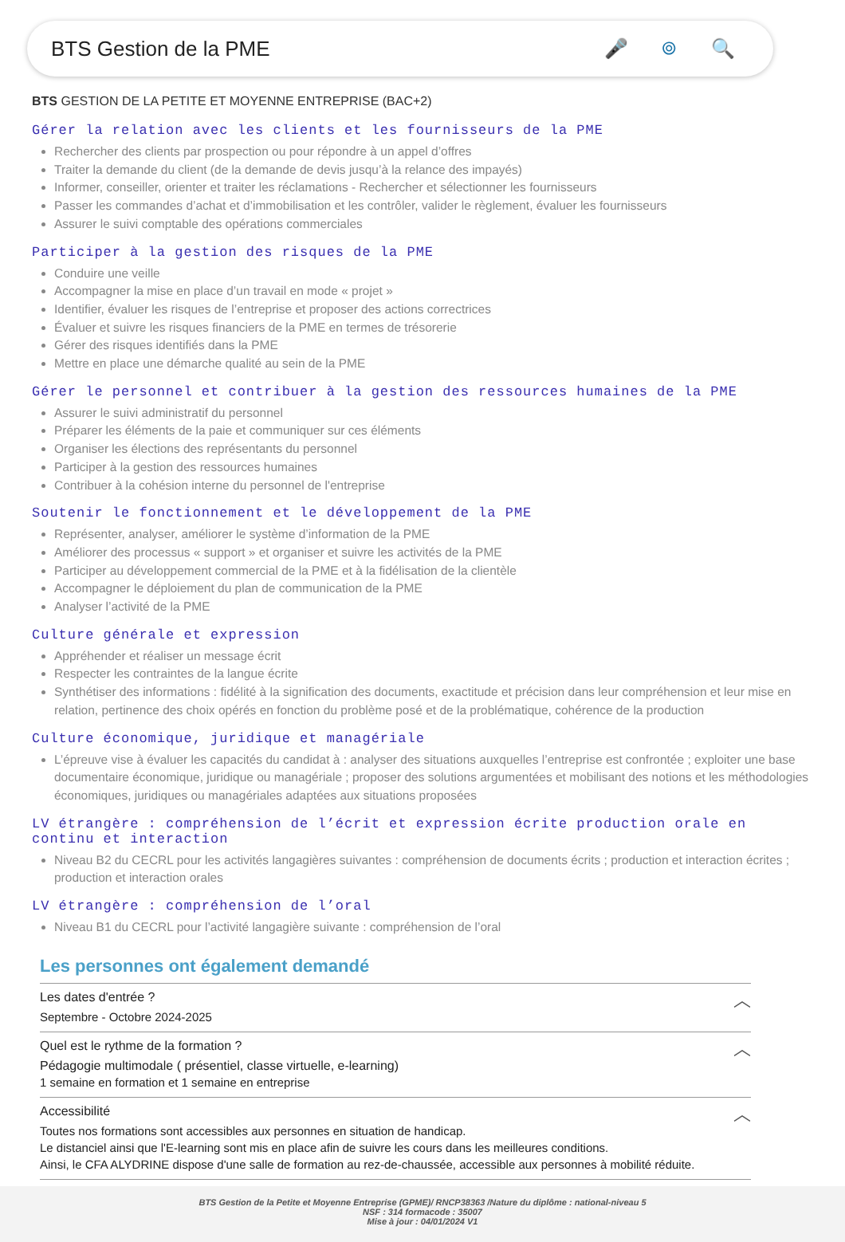BTS Gestion de la PME 🎤 ⌾ 🔍
BTS GESTION DE LA PETITE ET MOYENNE ENTREPRISE (BAC+2)
Gérer la relation avec les clients et les fournisseurs de la PME
Rechercher des clients par prospection ou pour répondre à un appel d’offres
Traiter la demande du client (de la demande de devis jusqu’à la relance des impayés)
Informer, conseiller, orienter et traiter les réclamations - Rechercher et sélectionner les fournisseurs
Passer les commandes d’achat et d’immobilisation et les contrôler, valider le règlement, évaluer les fournisseurs
Assurer le suivi comptable des opérations commerciales
Participer à la gestion des risques de la PME
Conduire une veille
Accompagner la mise en place d’un travail en mode « projet »
Identifier, évaluer les risques de l’entreprise et proposer des actions correctrices
Évaluer et suivre les risques financiers de la PME en termes de trésorerie
Gérer des risques identifiés dans la PME
Mettre en place une démarche qualité au sein de la PME
Gérer le personnel et contribuer à la gestion des ressources humaines de la PME
Assurer le suivi administratif du personnel
Préparer les éléments de la paie et communiquer sur ces éléments
Organiser les élections des représentants du personnel
Participer à la gestion des ressources humaines
Contribuer à la cohésion interne du personnel de l'entreprise
Soutenir le fonctionnement et le développement de la PME
Représenter, analyser, améliorer le système d’information de la PME
Améliorer des processus « support » et organiser et suivre les activités de la PME
Participer au développement commercial de la PME et à la fidélisation de la clientèle
Accompagner le déploiement du plan de communication de la PME
Analyser l’activité de la PME
Culture générale et expression
Appréhender et réaliser un message écrit
Respecter les contraintes de la langue écrite
Synthétiser des informations : fidélité à la signification des documents, exactitude et précision dans leur compréhension et leur mise en relation, pertinence des choix opérés en fonction du problème posé et de la problématique, cohérence de la production
Culture économique, juridique et managériale
L’épreuve vise à évaluer les capacités du candidat à : analyser des situations auxquelles l’entreprise est confrontée ; exploiter une base documentaire économique, juridique ou managériale ; proposer des solutions argumentées et mobilisant des notions et les méthodologies économiques, juridiques ou managériales adaptées aux situations proposées
LV étrangère : compréhension de l’écrit et expression écrite production orale en continu et interaction
Niveau B2 du CECRL pour les activités langagières suivantes : compréhension de documents écrits ; production et interaction écrites ; production et interaction orales
LV étrangère : compréhension de l’oral
Niveau B1 du CECRL pour l’activité langagière suivante : compréhension de l’oral
Les personnes ont également demandé
Les dates d'entrée ?
Septembre - Octobre 2024-2025
︿
Quel est le rythme de la formation ?
Pédagogie multimodale ( présentiel, classe virtuelle, e-learning)
1 semaine en formation et 1 semaine en entreprise
︿
Accessibilité
Toutes nos formations sont accessibles aux personnes en situation de handicap.
Le distanciel ainsi que l'E-learning sont mis en place afin de suivre les cours dans les meilleures conditions.
Ainsi, le CFA ALYDRINE dispose d'une salle de formation au rez-de-chaussée, accessible aux personnes à mobilité réduite.
︿
BTS Gestion de la Petite et Moyenne Entreprise (GPME)/ RNCP38363 /Nature du diplôme : national-niveau 5
NSF : 314 formacode : 35007
Mise à jour : 04/01/2024 V1